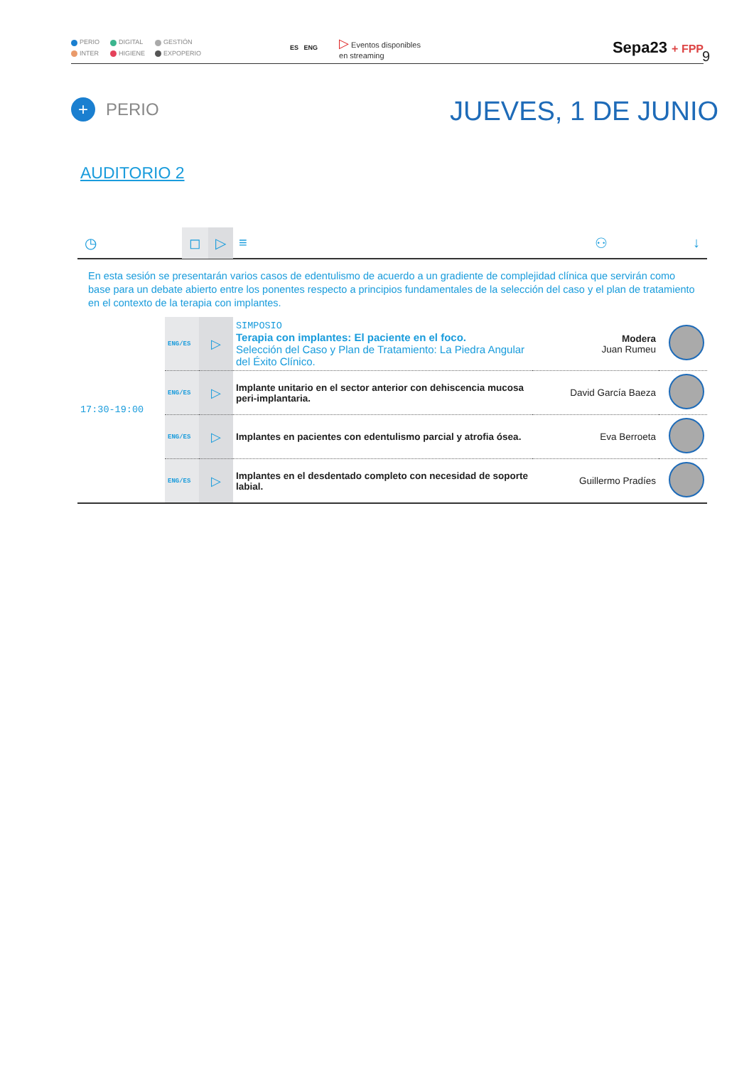PERIO
DIGITAL
GESTIÓN
INTER
HIGIENE
EXPOPERIO
ES ENG
▷ Eventos disponibles
en streaming
Sepa23 + FPP
9
+ PERIO JUEVES, 1 DE JUNIO
AUDITORIO 2
◷ ◻ ▷ ≡ ⚇ ↓
En esta sesión se presentarán varios casos de edentulismo de acuerdo a un gradiente de complejidad clínica que servirán como base para un debate abierto entre los ponentes respecto a principios fundamentales de la selección del caso y el plan de tratamiento en el contexto de la terapia con implantes.
| 17:30-19:00 | ENG/ES | ▷ | SIMPOSIO Terapia con implantes: El paciente en el foco. Selección del Caso y Plan de Tratamiento: La Piedra Angular del Éxito Clínico. | Modera Juan Rumeu | |
| | ENG/ES | ▷ | Implante unitario en el sector anterior con dehiscencia mucosa peri-implantaria. | David García Baeza | |
| | ENG/ES | ▷ | Implantes en pacientes con edentulismo parcial y atrofia ósea. | Eva Berroeta | |
| | ENG/ES | ▷ | Implantes en el desdentado completo con necesidad de soporte labial. | Guillermo Pradíes | |